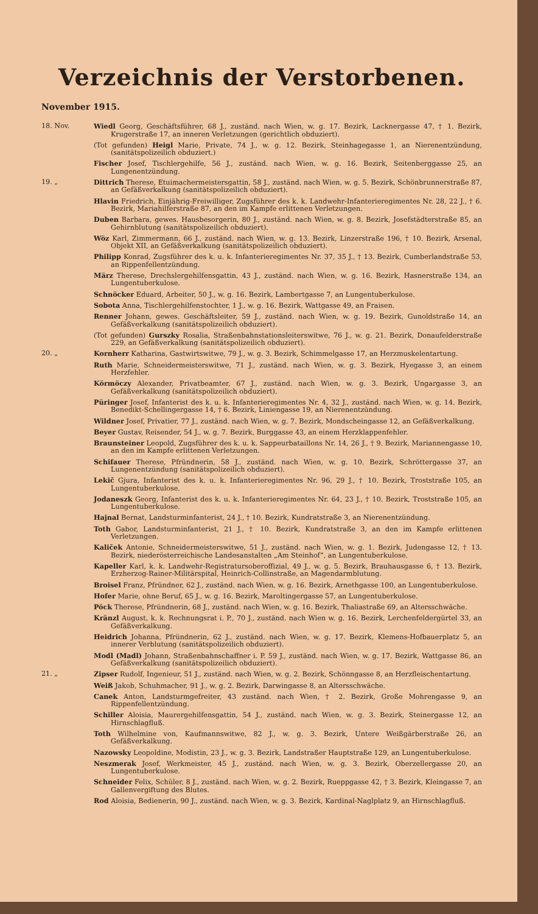Verzeichnis der Verstorbenen.
November 1915.
18. Nov. Wiedl Georg, Geschäftsführer, 68 J., zuständ. nach Wien, w. g. 17. Bezirk, Lacknergasse 47, † 1. Bezirk, Krugerstraße 17, an inneren Verletzungen (gerichtlich obduziert).
(Tot gefunden) Heigl Marie, Private, 74 J., w. g. 12. Bezirk, Steinhagegasse 1, an Nierenentzündung, (sanitätspolizeilich obduziert.)
Fischer Josef, Tischlergehilfe, 56 J., zuständ. nach Wien, w. g. 16. Bezirk, Seitenberggasse 25, an Lungenentzündung.
19. „ Dittrich Therese, Etuimachermeistersgattin, 58 J., zuständ. nach Wien, w. g. 5. Bezirk, Schönbrunnerstraße 87, an Gefäßverkalkung (sanitätspolizeilich obduziert).
Hlavin Friedrich, Einjährig-Freiwilliger, Zugsführer des k. k. Landwehr-Infanterieregimentes Nr. 28, 22 J., † 6. Bezirk, Mariahilferstraße 87, an den im Kampfe erlittenen Verletzungen.
Duben Barbara, gewes. Hausbesorgerin, 80 J., zuständ. nach Wien, w. g. 8. Bezirk, Josefstädterstraße 85, an Gehirnblutung (sanitätspolizeilich obduziert).
Wöz Karl, Zimmermann, 66 J., zuständ. nach Wien, w. g. 13. Bezirk, Linzerstraße 196, † 10. Bezirk, Arsenal, Objekt XII, an Gefäßverkalkung (sanitätspolizeilich obduziert).
Philipp Konrad, Zugsführer des k. u. k. Infanterieregimentes Nr. 37, 35 J., † 13. Bezirk, Cumberlandstraße 53, an Rippenfellentzündung.
März Therese, Drechslergehilfensgattin, 43 J., zuständ. nach Wien, w. g. 16. Bezirk, Hasnerstraße 134, an Lungentuberkulose.
Schnöcker Eduard, Arbeiter, 50 J., w. g. 16. Bezirk, Lambertgasse 7, an Lungentuberkulose.
Sobota Anna, Tischlergehilfenstochter, 1 J., w. g. 16. Bezirk, Wattgasse 49, an Fraisen.
Renner Johann, gewes. Geschäftsleiter, 59 J., zuständ. nach Wien, w. g. 19. Bezirk, Gunoldstraße 14, an Gefäßverkalkung (sanitätspolizeilich obduziert).
(Tot gefunden) Gurszky Rosalia, Straßenbahnstationsleiterswitwe, 76 J., w. g. 21. Bezirk, Donaufelderstraße 229, an Gefäßverkalkung (sanitätspolizeilich obduziert).
20. „ Kornherr Katharina, Gastwirtswitwe, 79 J., w. g. 3. Bezirk, Schimmelgasse 17, an Herzmuskelentartung.
Ruth Marie, Schneidermeisterswitwe, 71 J., zuständ. nach Wien, w. g. 3. Bezirk, Hyegasse 3, an einem Herzfehler.
Körmöczy Alexander, Privatbeamter, 67 J., zuständ. nach Wien, w. g. 3. Bezirk, Ungargasse 3, an Gefäßverkalkung (sanitätspolizeilich obduziert).
Püringer Josef, Infanterist des k. u. k. Infanterieregimentes Nr. 4, 32 J., zuständ. nach Wien, w. g. 14. Bezirk, Benedikt-Schellingergasse 14, † 6. Bezirk, Liniengasse 19, an Nierenentzündung.
Wildner Josef, Privatier, 77 J., zuständ. nach Wien, w. g. 7. Bezirk, Mondscheingasse 12, an Gefäßverkalkung.
Beyer Gustav, Reisender, 54 J., w. g. 7. Bezirk, Burggasse 43, an einem Herzklappenfehler.
Braunsteiner Leopold, Zugsführer des k. u. k. Sappeurbataillons Nr. 14, 26 J., † 9. Bezirk, Mariannengasse 10, an den im Kampfe erlittenen Verletzungen.
Schifauer Therese, Pfründnerin, 58 J., zuständ. nach Wien, w. g. 10. Bezirk, Schröttergasse 37, an Lungenentzündung (sanitätspolizeilich obduziert).
Lekič Gjura, Infanterist des k. u. k. Infanterieregimentes Nr. 96, 29 J., † 10. Bezirk, Troststraße 105, an Lungentuberkulose.
Jodaneszk Georg, Infanterist des k. u. k. Infanterieregimentes Nr. 64, 23 J., † 10. Bezirk, Troststraße 105, an Lungentuberkulose.
Hajnal Bernat, Landsturminfanterist, 24 J., † 10. Bezirk, Kundratstraße 3, an Nierenentzündung.
Toth Gabor, Landsturminfanterist, 21 J., † 10. Bezirk, Kundratstraße 3, an den im Kampfe erlittenen Verletzungen.
Kaliček Antonie, Schneidermeisterswitwe, 51 J., zuständ. nach Wien, w. g. 1. Bezirk, Judengasse 12, † 13. Bezirk, niederösterreichische Landesanstalten „Am Steinhof“, an Lungentuberkulose.
Kapeller Karl, k. k. Landwehr-Registratursoberoffizial, 49 J., w. g. 5. Bezirk, Brauhausgasse 6, † 13. Bezirk, Erzherzog-Rainer-Militärspital, Heinrich-Collinstraße, an Magendarmblutung.
Broisel Franz, Pfründner, 62 J., zuständ. nach Wien, w. g. 16. Bezirk, Arnethgasse 100, an Lungentuberkulose.
Hofer Marie, ohne Beruf, 65 J., w. g. 16. Bezirk, Maroltingergasse 57, an Lungentuberkulose.
Pöck Therese, Pfründnerin, 68 J., zuständ. nach Wien, w. g. 16. Bezirk, Thaliastraße 69, an Altersschwäche.
Kränzl August, k. k. Rechnungsrat i. P., 70 J., zuständ. nach Wien w. g. 16. Bezirk, Lerchenfeldergürtel 33, an Gefäßverkalkung.
Heidrich Johanna, Pfründnerin, 62 J., zuständ. nach Wien, w. g. 17. Bezirk, Klemens-Hofbauerplatz 5, an innerer Verblutung (sanitätspolizeilich obduziert).
Modl (Madl) Johann, Straßenbahnschaffner i. P. 59 J., zuständ. nach Wien, w. g. 17. Bezirk, Wattgasse 86, an Gefäßverkalkung (sanitätspolizeilich obduziert).
21. „ Zipser Rudolf, Ingenieur, 51 J., zuständ. nach Wien, w. g. 2. Bezirk, Schönngasse 8, an Herzfleischentartung.
Weiß Jakob, Schuhmacher, 91 J., w. g. 2. Bezirk, Darwingasse 8, an Altersschwäche.
Canek Anton, Landsturmgefreiter, 43 zuständ. nach Wien, † 2. Bezirk, Große Mohrengasse 9, an Rippenfellentzündung.
Schiller Aloisia, Maurergehilfensgattin, 54 J., zuständ. nach Wien, w. g. 3. Bezirk, Steinergasse 12, an Hirnschlagfluß.
Toth Wilhelmine von, Kaufmannswitwe, 82 J., w. g. 3. Bezirk, Untere Weißgärberstraße 26, an Gefäßverkalkung.
Nazowsky Leopoldine, Modistin, 23 J., w. g. 3. Bezirk, Landstraßer Hauptstraße 129, an Lungentuberkulose.
Neszmerak Josef, Werkmeister, 45 J., zuständ. nach Wien, w. g. 3. Bezirk, Oberzellergasse 20, an Lungentuberkulose.
Schneider Felix, Schüler, 8 J., zuständ. nach Wien, w. g. 2. Bezirk, Rueppgasse 42, † 3. Bezirk, Kleingasse 7, an Gallenvergiftung des Blutes.
Rod Aloisia, Bedienerin, 90 J., zuständ. nach Wien, w. g. 3. Bezirk, Kardinal-Naglplatz 9, an Hirnschlagfluß.